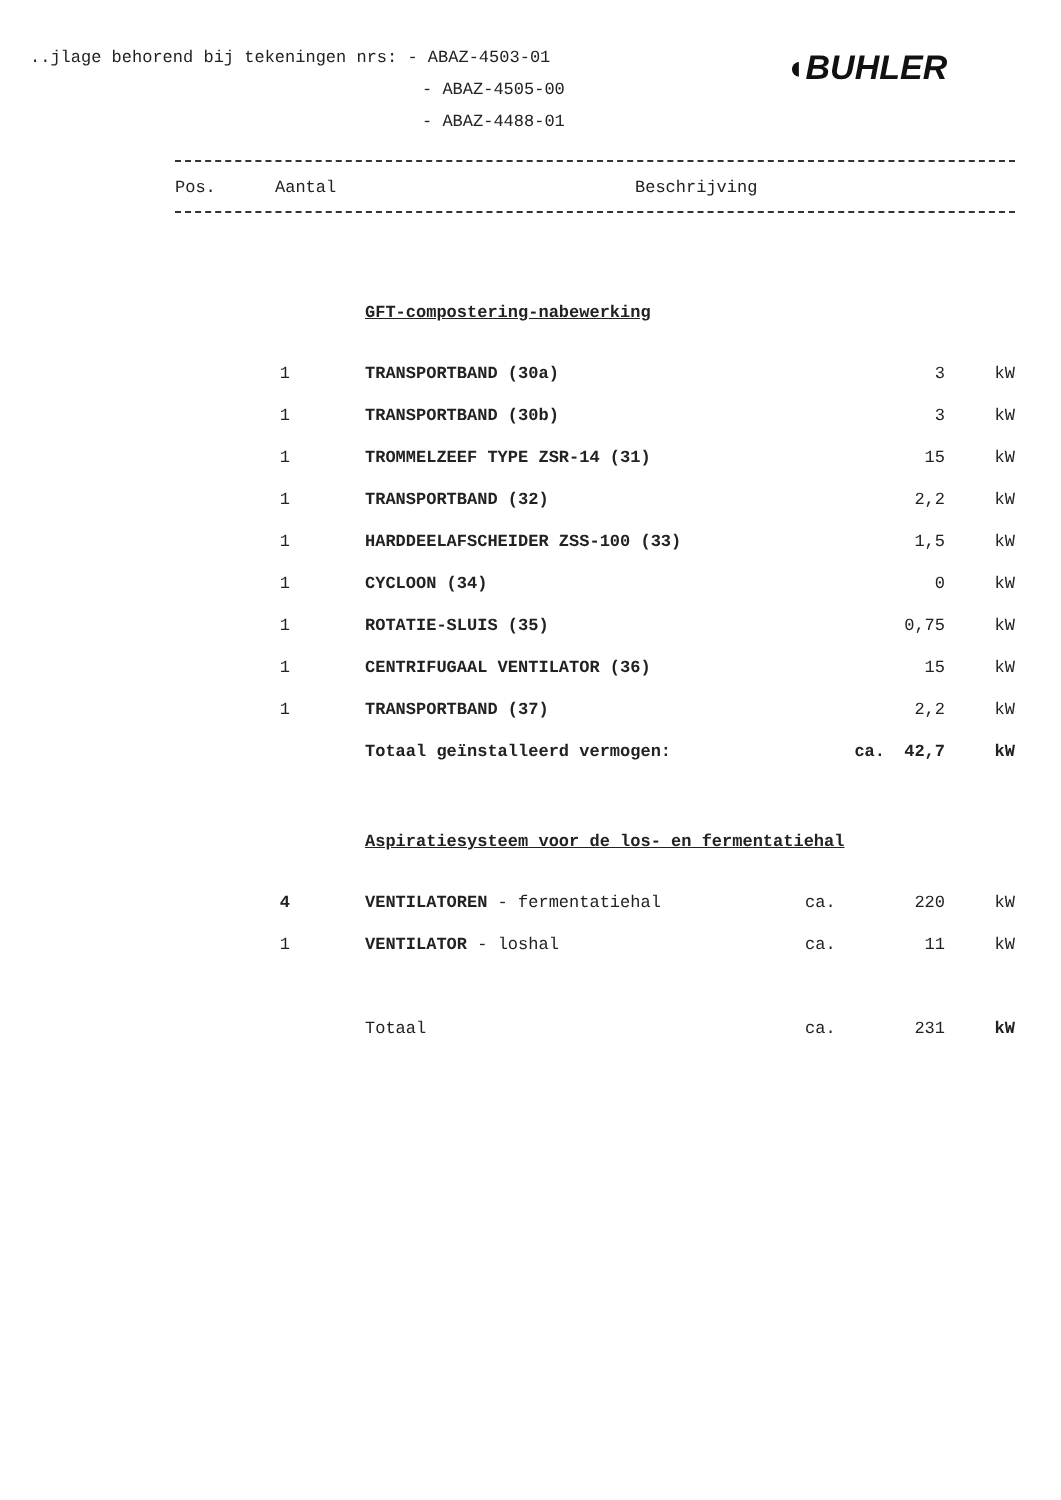..jlage behorend bij tekeningen nrs: - ABAZ-4503-01
- ABAZ-4505-00
- ABAZ-4488-01
◖BUHLER
Pos. Aantal Beschrijving
GFT-compostering-nabewerking
| 1 | TRANSPORTBAND (30a) | | 3 | kW |
| 1 | TRANSPORTBAND (30b) | | 3 | kW |
| 1 | TROMMELZEEF TYPE ZSR-14 (31) | | 15 | kW |
| 1 | TRANSPORTBAND (32) | | 2,2 | kW |
| 1 | HARDDEELAFSCHEIDER ZSS-100 (33) | | 1,5 | kW |
| 1 | CYCLOON (34) | | 0 | kW |
| 1 | ROTATIE-SLUIS (35) | | 0,75 | kW |
| 1 | CENTRIFUGAAL VENTILATOR (36) | | 15 | kW |
| 1 | TRANSPORTBAND (37) | | 2,2 | kW |
| | Totaal geïnstalleerd vermogen: | ca. | 42,7 | kW |
Aspiratiesysteem voor de los- en fermentatiehal
| 4 | VENTILATOREN - fermentatiehal | ca. | 220 | kW |
| 1 | VENTILATOR - loshal | ca. | 11 | kW |
| | Totaal | ca. | 231 | kW |